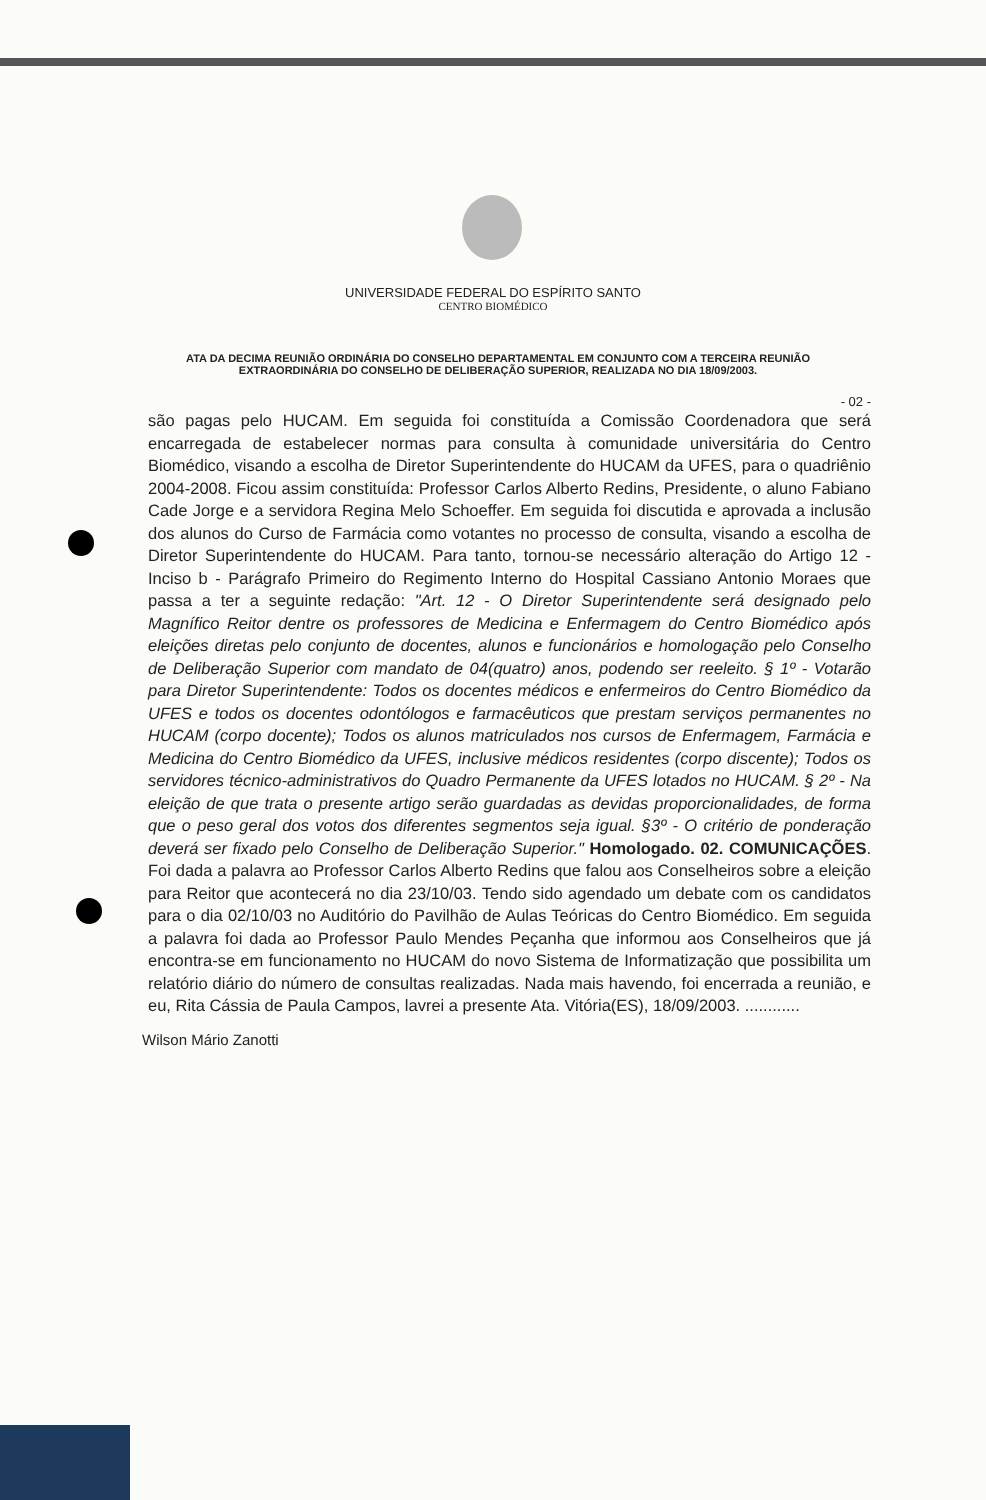UNIVERSIDADE FEDERAL DO ESPÍRITO SANTO
CENTRO BIOMÉDICO
ATA DA DECIMA REUNIÃO ORDINÁRIA DO CONSELHO DEPARTAMENTAL EM CONJUNTO COM A TERCEIRA REUNIÃO EXTRAORDINÁRIA DO CONSELHO DE DELIBERAÇÃO SUPERIOR, REALIZADA NO DIA 18/09/2003.
- 02 -
são pagas pelo HUCAM. Em seguida foi constituída a Comissão Coordenadora que será encarregada de estabelecer normas para consulta à comunidade universitária do Centro Biomédico, visando a escolha de Diretor Superintendente do HUCAM da UFES, para o quadriênio 2004-2008. Ficou assim constituída: Professor Carlos Alberto Redins, Presidente, o aluno Fabiano Cade Jorge e a servidora Regina Melo Schoeffer. Em seguida foi discutida e aprovada a inclusão dos alunos do Curso de Farmácia como votantes no processo de consulta, visando a escolha de Diretor Superintendente do HUCAM. Para tanto, tornou-se necessário alteração do Artigo 12 - Inciso b - Parágrafo Primeiro do Regimento Interno do Hospital Cassiano Antonio Moraes que passa a ter a seguinte redação: "Art. 12 - O Diretor Superintendente será designado pelo Magnífico Reitor dentre os professores de Medicina e Enfermagem do Centro Biomédico após eleições diretas pelo conjunto de docentes, alunos e funcionários e homologação pelo Conselho de Deliberação Superior com mandato de 04(quatro) anos, podendo ser reeleito. § 1º - Votarão para Diretor Superintendente: Todos os docentes médicos e enfermeiros do Centro Biomédico da UFES e todos os docentes odontólogos e farmacêuticos que prestam serviços permanentes no HUCAM (corpo docente); Todos os alunos matriculados nos cursos de Enfermagem, Farmácia e Medicina do Centro Biomédico da UFES, inclusive médicos residentes (corpo discente); Todos os servidores técnico-administrativos do Quadro Permanente da UFES lotados no HUCAM. § 2º - Na eleição de que trata o presente artigo serão guardadas as devidas proporcionalidades, de forma que o peso geral dos votos dos diferentes segmentos seja igual. §3º - O critério de ponderação deverá ser fixado pelo Conselho de Deliberação Superior." Homologado. 02. COMUNICAÇÕES. Foi dada a palavra ao Professor Carlos Alberto Redins que falou aos Conselheiros sobre a eleição para Reitor que acontecerá no dia 23/10/03. Tendo sido agendado um debate com os candidatos para o dia 02/10/03 no Auditório do Pavilhão de Aulas Teóricas do Centro Biomédico. Em seguida a palavra foi dada ao Professor Paulo Mendes Peçanha que informou aos Conselheiros que já encontra-se em funcionamento no HUCAM do novo Sistema de Informatização que possibilita um relatório diário do número de consultas realizadas. Nada mais havendo, foi encerrada a reunião, e eu, Rita Cássia de Paula Campos, lavrei a presente Ata. Vitória(ES), 18/09/2003. ............
Wilson Mário Zanotti